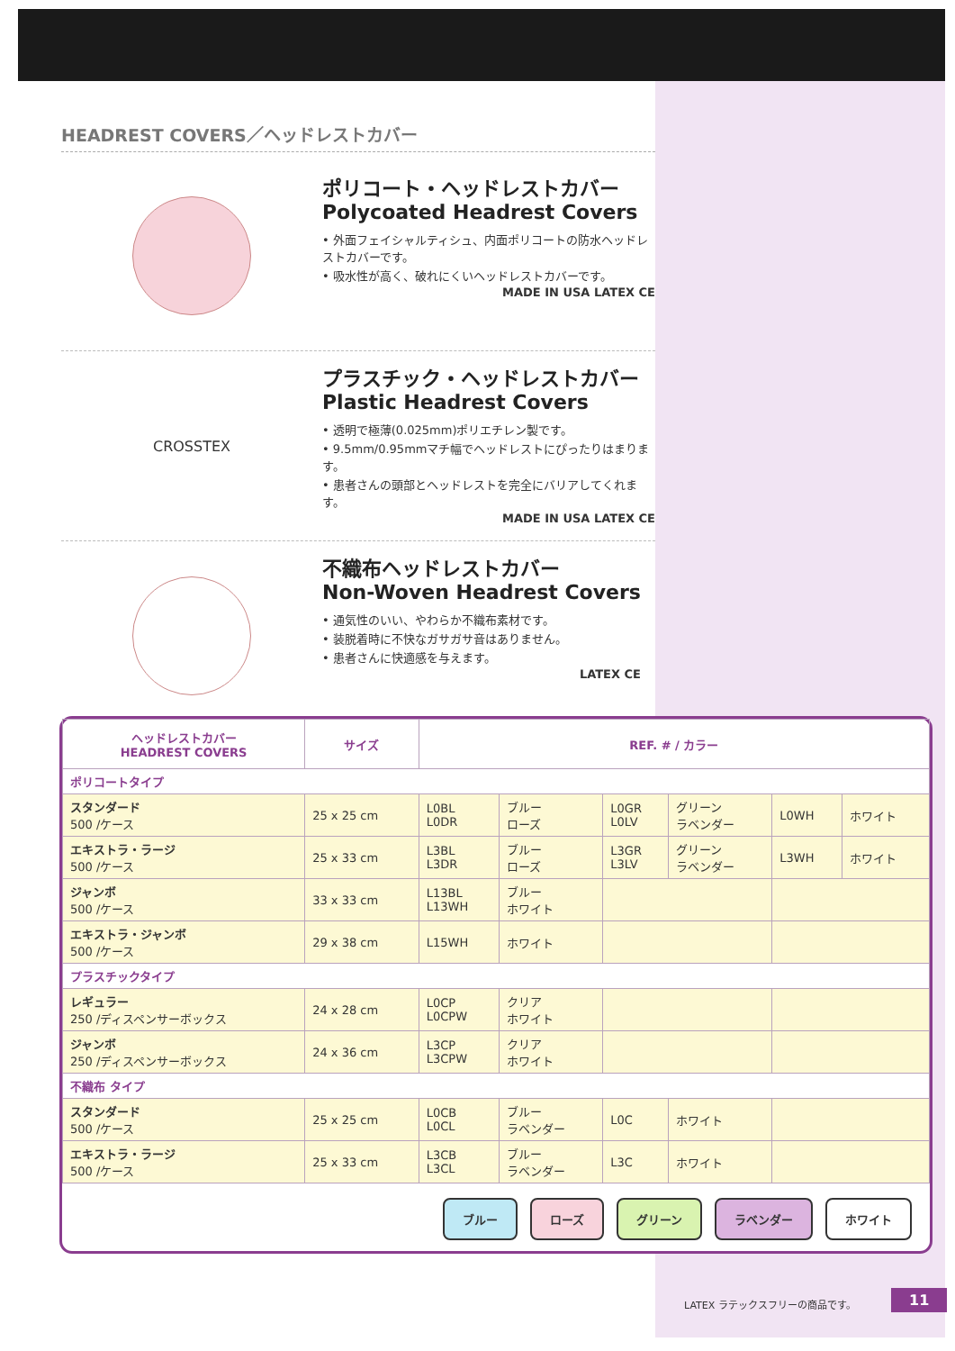HEADREST COVERS／ヘッドレストカバー
ポリコート・ヘッドレストカバー
Polycoated Headrest Covers
• 外面フェイシャルティシュ、内面ポリコートの防水ヘッドレストカバーです。
• 吸水性が高く、破れにくいヘッドレストカバーです。
MADE IN USA LATEX CE
CROSSTEX
プラスチック・ヘッドレストカバー
Plastic Headrest Covers
• 透明で極薄(0.025mm)ポリエチレン製です。
• 9.5mm/0.95mmマチ幅でヘッドレストにぴったりはまります。
• 患者さんの頭部とヘッドレストを完全にバリアしてくれます。
MADE IN USA LATEX CE
不織布ヘッドレストカバー
Non-Woven Headrest Covers
• 通気性のいい、やわらか不織布素材です。
• 装脱着時に不快なガサガサ音はありません。
• 患者さんに快適感を与えます。
LATEX CE
| ヘッドレストカバー HEADREST COVERS | サイズ | REF. # / カラー | | | | | |
| --- | --- | --- | --- | --- | --- | --- | --- |
| ポリコートタイプ | | | | | | | |
| スタンダード 500 /ケース | 25 x 25 cm | L0BL L0DR | ブルー ローズ | L0GR L0LV | グリーン ラベンダー | L0WH | ホワイト |
| エキストラ・ラージ 500 /ケース | 25 x 33 cm | L3BL L3DR | ブルー ローズ | L3GR L3LV | グリーン ラベンダー | L3WH | ホワイト |
| ジャンボ 500 /ケース | 33 x 33 cm | L13BL L13WH | ブルー ホワイト | | | | |
| エキストラ・ジャンボ 500 /ケース | 29 x 38 cm | L15WH | ホワイト | | | | |
| プラスチックタイプ | | | | | | | |
| レギュラー 250 /ディスペンサーボックス | 24 x 28 cm | L0CP L0CPW | クリア ホワイト | | | | |
| ジャンボ 250 /ディスペンサーボックス | 24 x 36 cm | L3CP L3CPW | クリア ホワイト | | | | |
| 不織布 タイプ | | | | | | | |
| スタンダード 500 /ケース | 25 x 25 cm | L0CB L0CL | ブルー ラベンダー | L0C | ホワイト | | |
| エキストラ・ラージ 500 /ケース | 25 x 33 cm | L3CB L3CL | ブルー ラベンダー | L3C | ホワイト | | |
ブルー ローズ グリーン ラベンダー ホワイト
LATEX ラテックスフリーの商品です。 11